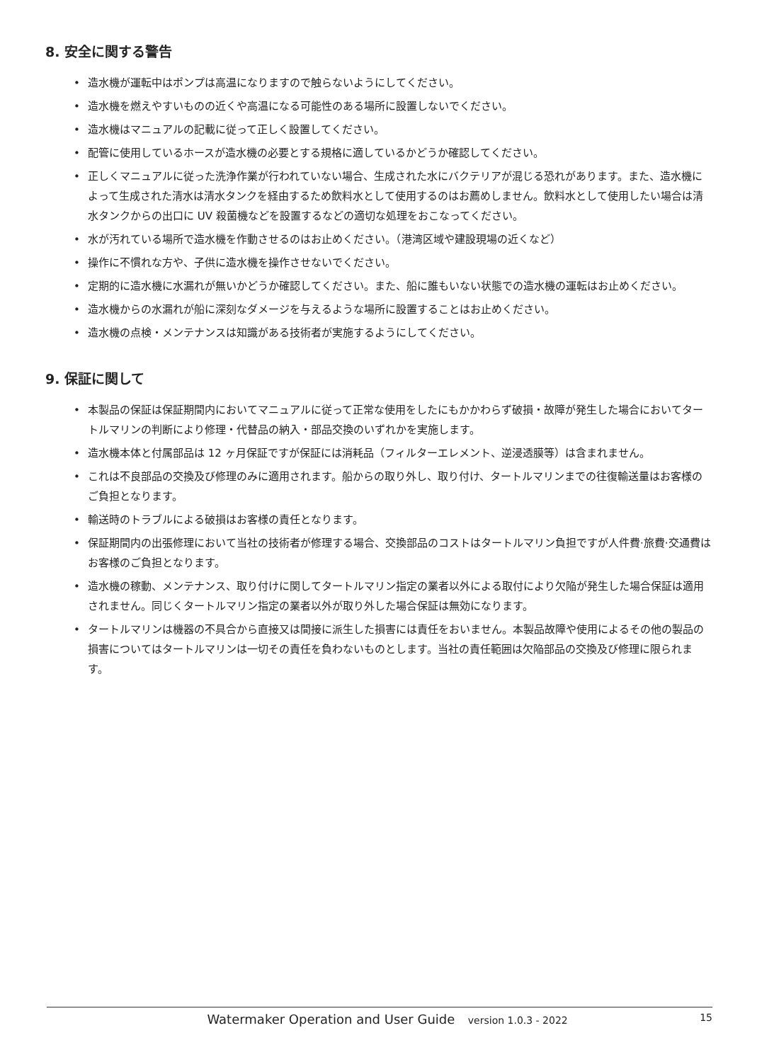8. 安全に関する警告
• 造水機が運転中はポンプは高温になりますので触らないようにしてください。
• 造水機を燃えやすいものの近くや高温になる可能性のある場所に設置しないでください。
• 造水機はマニュアルの記載に従って正しく設置してください。
• 配管に使用しているホースが造水機の必要とする規格に適しているかどうか確認してください。
• 正しくマニュアルに従った洗浄作業が行われていない場合、生成された水にバクテリアが混じる恐れがあります。また、造水機によって生成された清水は清水タンクを経由するため飲料水として使用するのはお薦めしません。飲料水として使用したい場合は清水タンクからの出口に UV 殺菌機などを設置するなどの適切な処理をおこなってください。
• 水が汚れている場所で造水機を作動させるのはお止めください。（港湾区域や建設現場の近くなど）
• 操作に不慣れな方や、子供に造水機を操作させないでください。
• 定期的に造水機に水漏れが無いかどうか確認してください。また、船に誰もいない状態での造水機の運転はお止めください。
• 造水機からの水漏れが船に深刻なダメージを与えるような場所に設置することはお止めください。
• 造水機の点検・メンテナンスは知識がある技術者が実施するようにしてください。
9. 保証に関して
• 本製品の保証は保証期間内においてマニュアルに従って正常な使用をしたにもかかわらず破損・故障が発生した場合においてタートルマリンの判断により修理・代替品の納入・部品交換のいずれかを実施します。
• 造水機本体と付属部品は 12 ヶ月保証ですが保証には消耗品（フィルターエレメント、逆浸透膜等）は含まれません。
• これは不良部品の交換及び修理のみに適用されます。船からの取り外し、取り付け、タートルマリンまでの往復輸送量はお客様のご負担となります。
• 輸送時のトラブルによる破損はお客様の責任となります。
• 保証期間内の出張修理において当社の技術者が修理する場合、交換部品のコストはタートルマリン負担ですが人件費·旅費·交通費はお客様のご負担となります。
• 造水機の稼動、メンテナンス、取り付けに関してタートルマリン指定の業者以外による取付により欠陥が発生した場合保証は適用されません。同じくタートルマリン指定の業者以外が取り外した場合保証は無効になります。
• タートルマリンは機器の不具合から直接又は間接に派生した損害には責任をおいません。本製品故障や使用によるその他の製品の損害についてはタートルマリンは一切その責任を負わないものとします。当社の責任範囲は欠陥部品の交換及び修理に限られます。
Watermaker Operation and User Guide version 1.0.3 - 2022
15